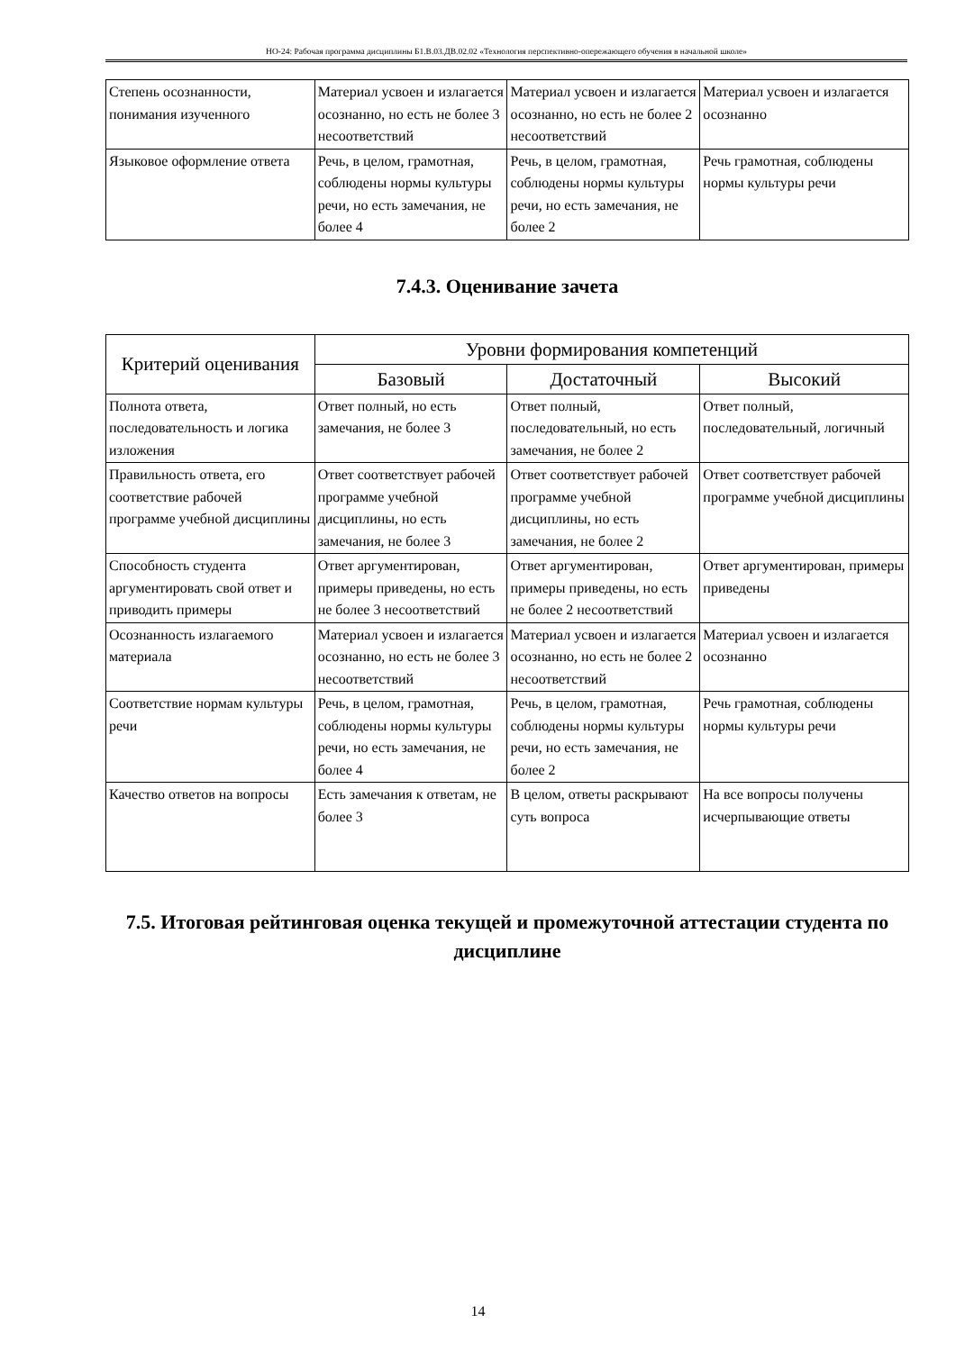НО-24: Рабочая программа дисциплины Б1.В.03.ДВ.02.02 «Технология перспективно-опережающего обучения в начальной школе»
| Степень осознанности, понимания изученного | Материал усвоен и излагается осознанно, но есть не более 3 несоответствий | Материал усвоен и излагается осознанно, но есть не более 2 несоответствий | Материал усвоен и излагается осознанно |
| Языковое оформление ответа | Речь, в целом, грамотная, соблюдены нормы культуры речи, но есть замечания, не более 4 | Речь, в целом, грамотная, соблюдены нормы культуры речи, но есть замечания, не более 2 | Речь грамотная, соблюдены нормы культуры речи |
7.4.3. Оценивание зачета
| Критерий оценивания | Уровни формирования компетенций | | |
| --- | --- | --- | --- |
| | Базовый | Достаточный | Высокий |
| Полнота ответа, последовательность и логика изложения | Ответ полный, но есть замечания, не более 3 | Ответ полный, последовательный, но есть замечания, не более 2 | Ответ полный, последовательный, логичный |
| Правильность ответа, его соответствие рабочей программе учебной дисциплины | Ответ соответствует рабочей программе учебной дисциплины, но есть замечания, не более 3 | Ответ соответствует рабочей программе учебной дисциплины, но есть замечания, не более 2 | Ответ соответствует рабочей программе учебной дисциплины |
| Способность студента аргументировать свой ответ и приводить примеры | Ответ аргументирован, примеры приведены, но есть не более 3 несоответствий | Ответ аргументирован, примеры приведены, но есть не более 2 несоответствий | Ответ аргументирован, примеры приведены |
| Осознанность излагаемого материала | Материал усвоен и излагается осознанно, но есть не более 3 несоответствий | Материал усвоен и излагается осознанно, но есть не более 2 несоответствий | Материал усвоен и излагается осознанно |
| Соответствие нормам культуры речи | Речь, в целом, грамотная, соблюдены нормы культуры речи, но есть замечания, не более 4 | Речь, в целом, грамотная, соблюдены нормы культуры речи, но есть замечания, не более 2 | Речь грамотная, соблюдены нормы культуры речи |
| Качество ответов на вопросы | Есть замечания к ответам, не более 3 | В целом, ответы раскрывают суть вопроса | На все вопросы получены исчерпывающие ответы |
7.5. Итоговая рейтинговая оценка текущей и промежуточной аттестации студента по дисциплине
14